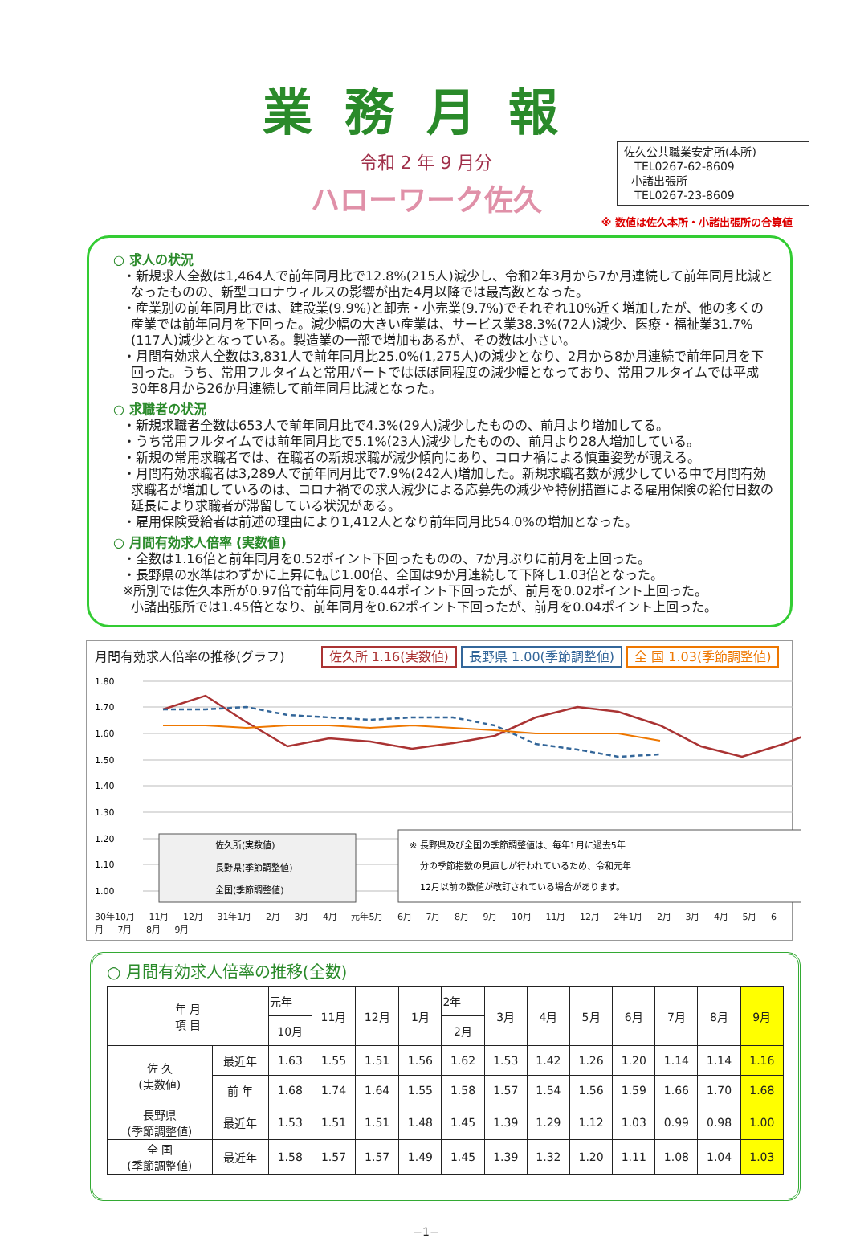業務月報
令和 2 年 9 月分
ハローワーク佐久
佐久公共職業安定所(本所)
TEL0267-62-8609
小諸出張所
TEL0267-23-8609
※ 数値は佐久本所・小諸出張所の合算値
○ 求人の状況
・新規求人全数は1,464人で前年同月比で12.8%(215人)減少し、令和2年3月から7か月連続して前年同月比減となったものの、新型コロナウィルスの影響が出た4月以降では最高数となった。
・産業別の前年同月比では、建設業(9.9%)と卸売・小売業(9.7%)でそれぞれ10%近く増加したが、他の多くの産業では前年同月を下回った。減少幅の大きい産業は、サービス業38.3%(72人)減少、医療・福祉業31.7%(117人)減少となっている。製造業の一部で増加もあるが、その数は小さい。
・月間有効求人全数は3,831人で前年同月比25.0%(1,275人)の減少となり、2月から8か月連続で前年同月を下回った。うち、常用フルタイムと常用パートではほぼ同程度の減少幅となっており、常用フルタイムでは平成30年8月から26か月連続して前年同月比減となった。
○ 求職者の状況
・新規求職者全数は653人で前年同月比で4.3%(29人)減少したものの、前月より増加してる。
・うち常用フルタイムでは前年同月比で5.1%(23人)減少したものの、前月より28人増加している。
・新規の常用求職者では、在職者の新規求職が減少傾向にあり、コロナ禍による慎重姿勢が覗える。
・月間有効求職者は3,289人で前年同月比で7.9%(242人)増加した。新規求職者数が減少している中で月間有効求職者が増加しているのは、コロナ禍での求人減少による応募先の減少や特例措置による雇用保険の給付日数の延長により求職者が滞留している状況がある。
・雇用保険受給者は前述の理由により1,412人となり前年同月比54.0%の増加となった。
○ 月間有効求人倍率 (実数値)
・全数は1.16倍と前年同月を0.52ポイント下回ったものの、7か月ぶりに前月を上回った。
・長野県の水準はわずかに上昇に転じ1.00倍、全国は9か月連続して下降し1.03倍となった。
※所別では佐久本所が0.97倍で前年同月を0.44ポイント下回ったが、前月を0.02ポイント上回った。
小諸出張所では1.45倍となり、前年同月を0.62ポイント下回ったが、前月を0.04ポイント上回った。
月間有効求人倍率の推移(グラフ) 佐久所 1.16(実数値) 長野県 1.00(季節調整値) 全 国 1.03(季節調整値)
1.80
1.70
1.60
1.50
1.40
1.30
1.20
1.10
1.00
佐久所(実数値)
長野県(季節調整値)
全国(季節調整値)
※ 長野県及び全国の季節調整値は、毎年1月に過去5年
分の季節指数の見直しが行われているため、令和元年
12月以前の数値が改訂されている場合があります。
30年10月 11月 12月 31年1月 2月 3月 4月 元年5月 6月 7月 8月 9月 10月 11月 12月 2年1月 2月 3月 4月 5月 6月 7月 8月 9月
○ 月間有効求人倍率の推移(全数)
| 年 月 項 目 | | 元年 | 11月 | 12月 | 1月 | 2年 | 3月 | 4月 | 5月 | 6月 | 7月 | 8月 | 9月 |
| --- | --- | --- | --- | --- | --- | --- | --- | --- | --- | --- | --- | --- | --- |
| | | 10月 | | | | 2月 | | | | | | | |
| 佐 久 (実数値) | 最近年 | 1.63 | 1.55 | 1.51 | 1.56 | 1.62 | 1.53 | 1.42 | 1.26 | 1.20 | 1.14 | 1.14 | 1.16 |
| | 前 年 | 1.68 | 1.74 | 1.64 | 1.55 | 1.58 | 1.57 | 1.54 | 1.56 | 1.59 | 1.66 | 1.70 | 1.68 |
| 長野県 (季節調整値) | 最近年 | 1.53 | 1.51 | 1.51 | 1.48 | 1.45 | 1.39 | 1.29 | 1.12 | 1.03 | 0.99 | 0.98 | 1.00 |
| 全 国 (季節調整値) | 最近年 | 1.58 | 1.57 | 1.57 | 1.49 | 1.45 | 1.39 | 1.32 | 1.20 | 1.11 | 1.08 | 1.04 | 1.03 |
−1−